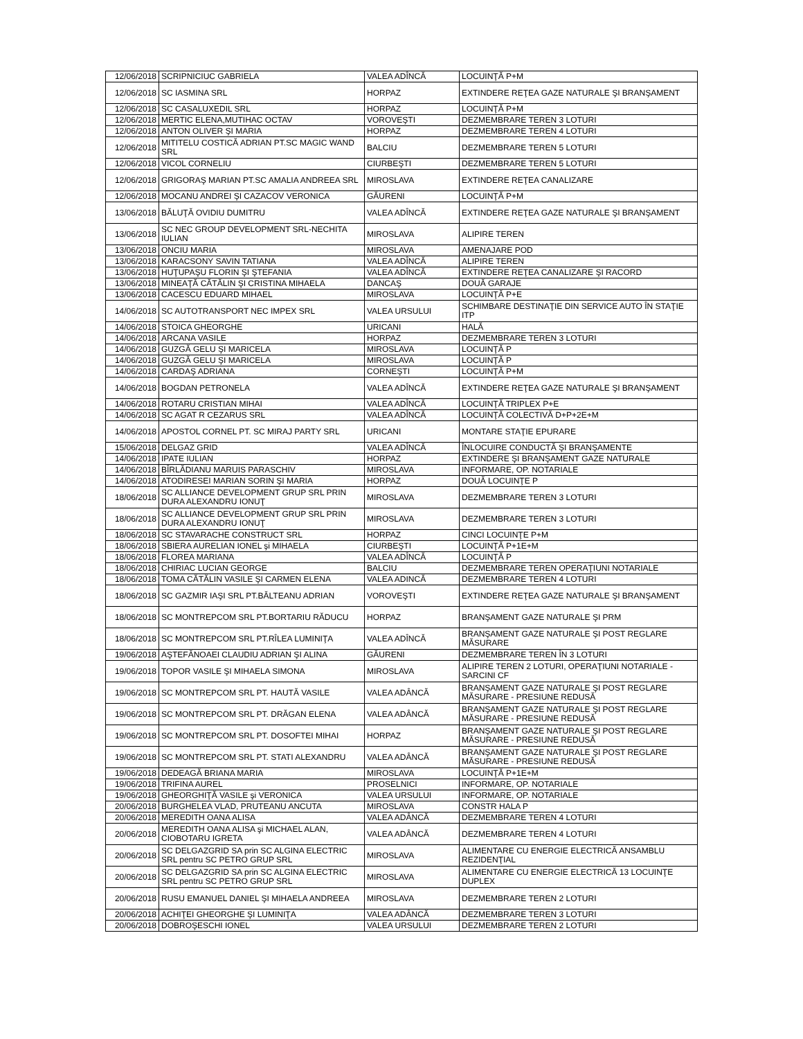| 12/06/2018 | SCRIPNICIUC GABRIELA | VALEA ADÎNCĂ | LOCUINŢĂ P+M |
| 12/06/2018 | SC IASMINA SRL | HORPAZ | EXTINDERE REŢEA GAZE NATURALE ŞI BRANŞAMENT |
| 12/06/2018 | SC CASALUXEDIL SRL | HORPAZ | LOCUINŢĂ P+M |
| 12/06/2018 | MERTIC ELENA,MUTIHAC OCTAV | VOROVEŞTI | DEZMEMBRARE TEREN 3 LOTURI |
| 12/06/2018 | ANTON OLIVER ŞI MARIA | HORPAZ | DEZMEMBRARE TEREN 4 LOTURI |
| 12/06/2018 | MITITELU COSTICĂ ADRIAN PT.SC MAGIC WAND SRL | BALCIU | DEZMEMBRARE TEREN 5 LOTURI |
| 12/06/2018 | VICOL CORNELIU | CIURBEŞTI | DEZMEMBRARE TEREN 5 LOTURI |
| 12/06/2018 | GRIGORAŞ MARIAN PT.SC AMALIA ANDREEA SRL | MIROSLAVA | EXTINDERE REŢEA CANALIZARE |
| 12/06/2018 | MOCANU ANDREI ŞI CAZACOV VERONICA | GĂURENI | LOCUINŢĂ P+M |
| 13/06/2018 | BĂLUŢĂ OVIDIU DUMITRU | VALEA ADÎNCĂ | EXTINDERE REŢEA GAZE NATURALE ŞI BRANŞAMENT |
| 13/06/2018 | SC NEC GROUP DEVELOPMENT SRL-NECHITA IULIAN | MIROSLAVA | ALIPIRE TEREN |
| 13/06/2018 | ONCIU MARIA | MIROSLAVA | AMENAJARE POD |
| 13/06/2018 | KARACSONY SAVIN TATIANA | VALEA ADÎNCĂ | ALIPIRE TEREN |
| 13/06/2018 | HUŢUPAŞU FLORIN ŞI ŞTEFANIA | VALEA ADÎNCĂ | EXTINDERE REŢEA CANALIZARE ŞI RACORD |
| 13/06/2018 | MINEAŢĂ CĂTĂLIN ŞI CRISTINA MIHAELA | DANCAŞ | DOUĂ GARAJE |
| 13/06/2018 | CACESCU EDUARD MIHAEL | MIROSLAVA | LOCUINŢĂ P+E |
| 14/06/2018 | SC AUTOTRANSPORT NEC IMPEX SRL | VALEA URSULUI | SCHIMBARE DESTINAŢIE DIN SERVICE AUTO ÎN STAŢIE ITP |
| 14/06/2018 | STOICA GHEORGHE | URICANI | HALĂ |
| 14/06/2018 | ARCANA VASILE | HORPAZ | DEZMEMBRARE TEREN 3 LOTURI |
| 14/06/2018 | GUZGĂ GELU ŞI MARICELA | MIROSLAVA | LOCUINŢĂ P |
| 14/06/2018 | GUZGĂ GELU ŞI MARICELA | MIROSLAVA | LOCUINŢĂ P |
| 14/06/2018 | CARDAŞ ADRIANA | CORNEŞTI | LOCUINŢĂ P+M |
| 14/06/2018 | BOGDAN PETRONELA | VALEA ADÎNCĂ | EXTINDERE REŢEA GAZE NATURALE ŞI BRANŞAMENT |
| 14/06/2018 | ROTARU CRISTIAN MIHAI | VALEA ADÎNCĂ | LOCUINŢĂ TRIPLEX P+E |
| 14/06/2018 | SC AGAT R CEZARUS SRL | VALEA ADÎNCĂ | LOCUINŢĂ COLECTIVĂ D+P+2E+M |
| 14/06/2018 | APOSTOL CORNEL PT. SC MIRAJ PARTY SRL | URICANI | MONTARE STAŢIE EPURARE |
| 15/06/2018 | DELGAZ GRID | VALEA ADÎNCĂ | ÎNLOCUIRE CONDUCTĂ ŞI BRANŞAMENTE |
| 14/06/2018 | IPATE IULIAN | HORPAZ | EXTINDERE ŞI BRANŞAMENT GAZE NATURALE |
| 14/06/2018 | BÎRLĂDIANU MARUIS PARASCHIV | MIROSLAVA | INFORMARE, OP. NOTARIALE |
| 14/06/2018 | ATODIRESEI MARIAN SORIN ŞI MARIA | HORPAZ | DOUĂ LOCUINŢE P |
| 18/06/2018 | SC ALLIANCE DEVELOPMENT GRUP SRL PRIN DURA ALEXANDRU IONUŢ | MIROSLAVA | DEZMEMBRARE TEREN 3 LOTURI |
| 18/06/2018 | SC ALLIANCE DEVELOPMENT GRUP SRL PRIN DURA ALEXANDRU IONUŢ | MIROSLAVA | DEZMEMBRARE TEREN 3 LOTURI |
| 18/06/2018 | SC STAVARACHE CONSTRUCT SRL | HORPAZ | CINCI LOCUINŢE P+M |
| 18/06/2018 | SBIERA AURELIAN IONEL şi MIHAELA | CIURBEŞTI | LOCUINŢĂ P+1E+M |
| 18/06/2018 | FLOREA MARIANA | VALEA ADÎNCĂ | LOCUINŢĂ P |
| 18/06/2018 | CHIRIAC LUCIAN GEORGE | BALCIU | DEZMEMBRARE TEREN OPERAŢIUNI NOTARIALE |
| 18/06/2018 | TOMA CĂTĂLIN VASILE ŞI CARMEN ELENA | VALEA ADINCĂ | DEZMEMBRARE TEREN 4 LOTURI |
| 18/06/2018 | SC GAZMIR IAŞI SRL PT.BĂLTEANU ADRIAN | VOROVEŞTI | EXTINDERE REŢEA GAZE NATURALE ŞI BRANŞAMENT |
| 18/06/2018 | SC MONTREPCOM SRL PT.BORTARIU RĂDUCU | HORPAZ | BRANŞAMENT GAZE NATURALE ŞI PRM |
| 18/06/2018 | SC MONTREPCOM SRL PT.RÎLEA LUMINIŢA | VALEA ADÎNCĂ | BRANŞAMENT GAZE NATURALE ŞI POST REGLARE MĂSURARE |
| 19/06/2018 | AŞTEFĂNOAEI CLAUDIU ADRIAN ŞI ALINA | GĂURENI | DEZMEMBRARE TEREN ÎN 3 LOTURI |
| 19/06/2018 | TOPOR VASILE ŞI MIHAELA SIMONA | MIROSLAVA | ALIPIRE TEREN 2 LOTURI, OPERAŢIUNI NOTARIALE - SARCINI CF |
| 19/06/2018 | SC MONTREPCOM SRL PT. HAUTĂ VASILE | VALEA ADÂNCĂ | BRANŞAMENT GAZE NATURALE ŞI POST REGLARE MĂSURARE - PRESIUNE REDUSĂ |
| 19/06/2018 | SC MONTREPCOM SRL PT. DRĂGAN ELENA | VALEA ADÂNCĂ | BRANŞAMENT GAZE NATURALE ŞI POST REGLARE MĂSURARE - PRESIUNE REDUSĂ |
| 19/06/2018 | SC MONTREPCOM SRL PT. DOSOFTEI MIHAI | HORPAZ | BRANŞAMENT GAZE NATURALE ŞI POST REGLARE MĂSURARE - PRESIUNE REDUSĂ |
| 19/06/2018 | SC MONTREPCOM SRL PT. STATI ALEXANDRU | VALEA ADÂNCĂ | BRANŞAMENT GAZE NATURALE ŞI POST REGLARE MĂSURARE - PRESIUNE REDUSĂ |
| 19/06/2018 | DEDEAGĂ BRIANA MARIA | MIROSLAVA | LOCUINŢĂ P+1E+M |
| 19/06/2018 | TRIFINA AUREL | PROSELNICI | INFORMARE, OP. NOTARIALE |
| 19/06/2018 | GHEORGHIŢĂ VASILE şi VERONICA | VALEA URSULUI | INFORMARE, OP. NOTARIALE |
| 20/06/2018 | BURGHELEA VLAD, PRUTEANU ANCUTA | MIROSLAVA | CONSTR HALA P |
| 20/06/2018 | MEREDITH OANA ALISA | VALEA ADÂNCĂ | DEZMEMBRARE TEREN 4 LOTURI |
| 20/06/2018 | MEREDITH OANA ALISA şi MICHAEL ALAN, CIOBOTARU IGRETA | VALEA ADÂNCĂ | DEZMEMBRARE TEREN 4 LOTURI |
| 20/06/2018 | SC DELGAZGRID SA prin SC ALGINA ELECTRIC SRL pentru SC PETRO GRUP SRL | MIROSLAVA | ALIMENTARE CU ENERGIE ELECTRICĂ ANSAMBLU REZIDENŢIAL |
| 20/06/2018 | SC DELGAZGRID SA prin SC ALGINA ELECTRIC SRL pentru SC PETRO GRUP SRL | MIROSLAVA | ALIMENTARE CU ENERGIE ELECTRICĂ 13 LOCUINŢE DUPLEX |
| 20/06/2018 | RUSU EMANUEL DANIEL ŞI MIHAELA ANDREEA | MIROSLAVA | DEZMEMBRARE TEREN 2 LOTURI |
| 20/06/2018 | ACHIŢEI GHEORGHE ŞI LUMINIŢA | VALEA ADÂNCĂ | DEZMEMBRARE TEREN 3 LOTURI |
| 20/06/2018 | DOBROŞESCHI IONEL | VALEA URSULUI | DEZMEMBRARE TEREN 2 LOTURI |